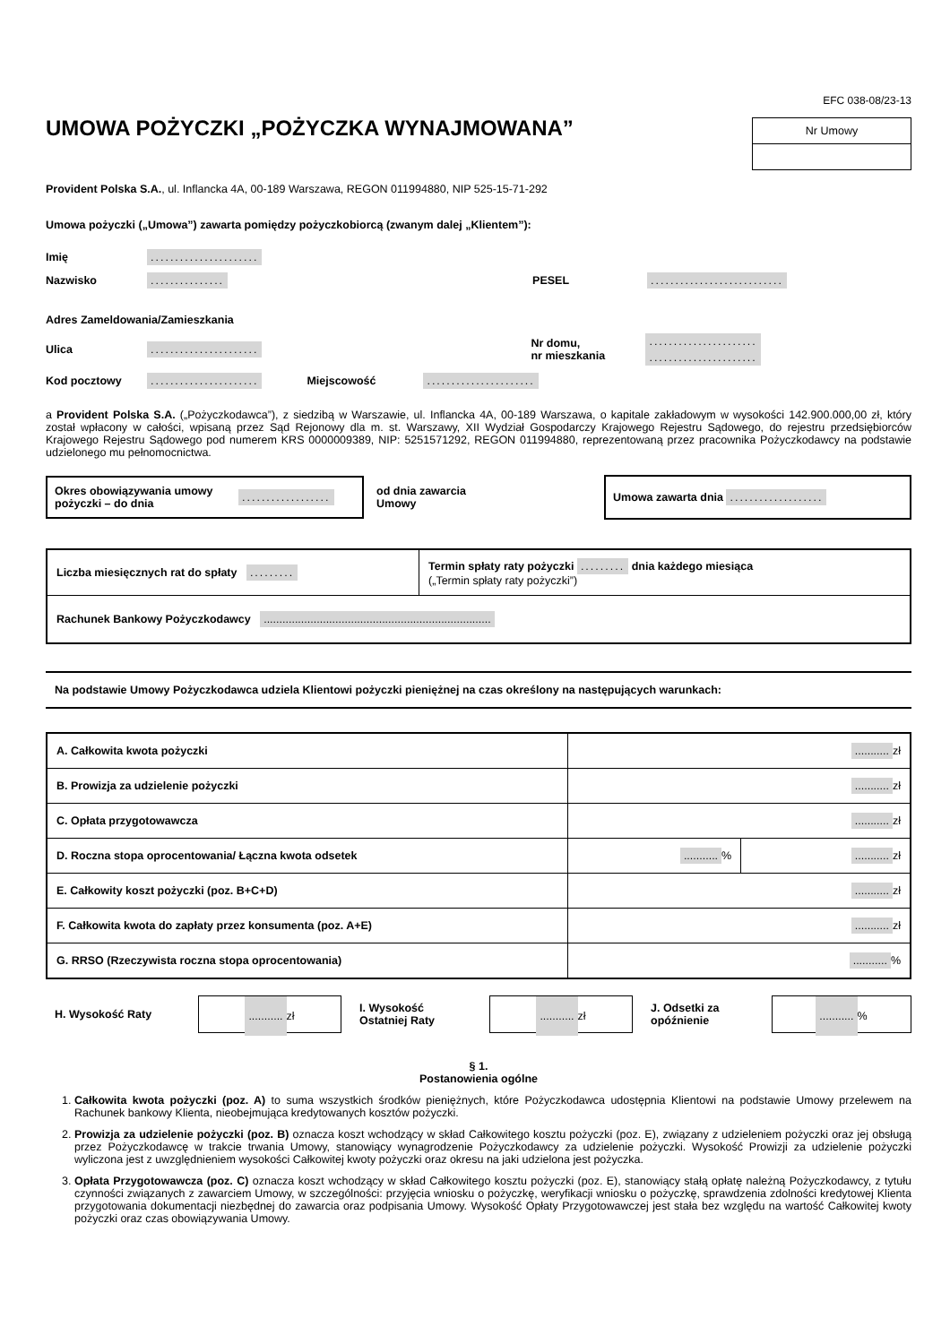EFC 038-08/23-13
UMOWA POŻYCZKI „POŻYCZKA WYNAJMOWANA”
Nr Umowy
Provident Polska S.A., ul. Inflancka 4A, 00-189 Warszawa, REGON 011994880, NIP 525-15-71-292
Umowa pożyczki („Umowa”) zawarta pomiędzy pożyczkobiorcą (zwanym dalej „Klientem”):
Imię......................
Nazwisko............... PESEL...........................
Adres Zameldowania/Zamieszkania
Ulica...................... Nr domu,
nr mieszkania......................
......................
Kod pocztowy...................... Miejscowość......................
a Provident Polska S.A. („Pożyczkodawca”), z siedzibą w Warszawie, ul. Inflancka 4A, 00-189 Warszawa, o kapitale zakładowym w wysokości 142.900.000,00 zł, który został wpłacony w całości, wpisaną przez Sąd Rejonowy dla m. st. Warszawy, XII Wydział Gospodarczy Krajowego Rejestru Sądowego, do rejestru przedsiębiorców Krajowego Rejestru Sądowego pod numerem KRS 0000009389, NIP: 5251571292, REGON 011994880, reprezentowaną przez pracownika Pożyczkodawcy na podstawie udzielonego mu pełnomocnictwa.
Okres obowiązywania umowy pożyczki – do dnia..................
od dnia zawarcia
Umowy
Umowa zawarta dnia ...................
| Liczba miesięcznych rat do spłaty ......... | Termin spłaty raty pożyczki ......... dnia każdego miesiąca („Termin spłaty raty pożyczki”) |
| Rachunek Bankowy Pożyczkodawcy ......................................................................... | |
Na podstawie Umowy Pożyczkodawca udziela Klientowi pożyczki pieniężnej na czas określony na następujących warunkach:
| A. Całkowita kwota pożyczki | ........... zł | |
| B. Prowizja za udzielenie pożyczki | ........... zł | |
| C. Opłata przygotowawcza | ........... zł | |
| D. Roczna stopa oprocentowania/ Łączna kwota odsetek | ........... % | ........... zł |
| E. Całkowity koszt pożyczki (poz. B+C+D) | ........... zł | |
| F. Całkowita kwota do zapłaty przez konsumenta (poz. A+E) | ........... zł | |
| G. RRSO (Rzeczywista roczna stopa oprocentowania) | ........... % | |
H. Wysokość Raty
........... zł
I. Wysokość Ostatniej Raty
........... zł
J. Odsetki za opóźnienie
...........%
§ 1.
Postanowienia ogólne
1. Całkowita kwota pożyczki (poz. A) to suma wszystkich środków pieniężnych, które Pożyczkodawca udostępnia Klientowi na podstawie Umowy przelewem na Rachunek bankowy Klienta, nieobejmująca kredytowanych kosztów pożyczki.
2. Prowizja za udzielenie pożyczki (poz. B) oznacza koszt wchodzący w skład Całkowitego kosztu pożyczki (poz. E), związany z udzieleniem pożyczki oraz jej obsługą przez Pożyczkodawcę w trakcie trwania Umowy, stanowiący wynagrodzenie Pożyczkodawcy za udzielenie pożyczki. Wysokość Prowizji za udzielenie pożyczki wyliczona jest z uwzględnieniem wysokości Całkowitej kwoty pożyczki oraz okresu na jaki udzielona jest pożyczka.
3. Opłata Przygotowawcza (poz. C) oznacza koszt wchodzący w skład Całkowitego kosztu pożyczki (poz. E), stanowiący stałą opłatę należną Pożyczkodawcy, z tytułu czynności związanych z zawarciem Umowy, w szczególności: przyjęcia wniosku o pożyczkę, weryfikacji wniosku o pożyczkę, sprawdzenia zdolności kredytowej Klienta przygotowania dokumentacji niezbędnej do zawarcia oraz podpisania Umowy. Wysokość Opłaty Przygotowawczej jest stała bez względu na wartość Całkowitej kwoty pożyczki oraz czas obowiązywania Umowy.